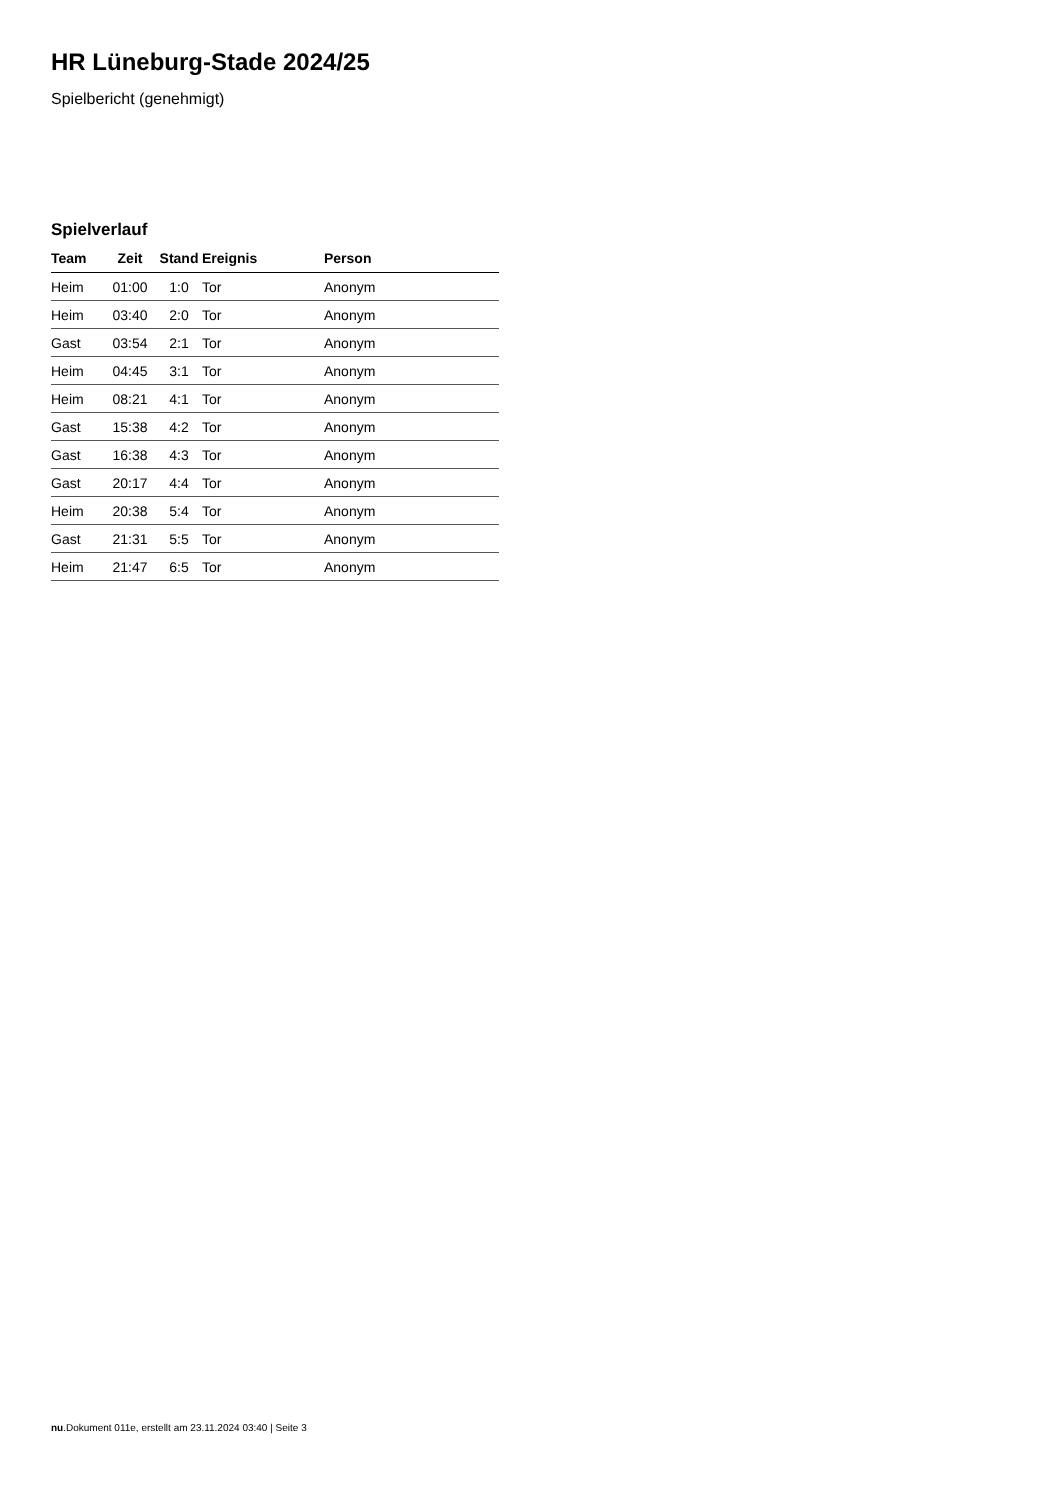HR Lüneburg-Stade 2024/25
Spielbericht (genehmigt)
Spielverlauf
| Team | Zeit | Stand | Ereignis | Person |
| --- | --- | --- | --- | --- |
| Heim | 01:00 | 1:0 | Tor | Anonym |
| Heim | 03:40 | 2:0 | Tor | Anonym |
| Gast | 03:54 | 2:1 | Tor | Anonym |
| Heim | 04:45 | 3:1 | Tor | Anonym |
| Heim | 08:21 | 4:1 | Tor | Anonym |
| Gast | 15:38 | 4:2 | Tor | Anonym |
| Gast | 16:38 | 4:3 | Tor | Anonym |
| Gast | 20:17 | 4:4 | Tor | Anonym |
| Heim | 20:38 | 5:4 | Tor | Anonym |
| Gast | 21:31 | 5:5 | Tor | Anonym |
| Heim | 21:47 | 6:5 | Tor | Anonym |
nu.Dokument 011e, erstellt am 23.11.2024 03:40 | Seite 3